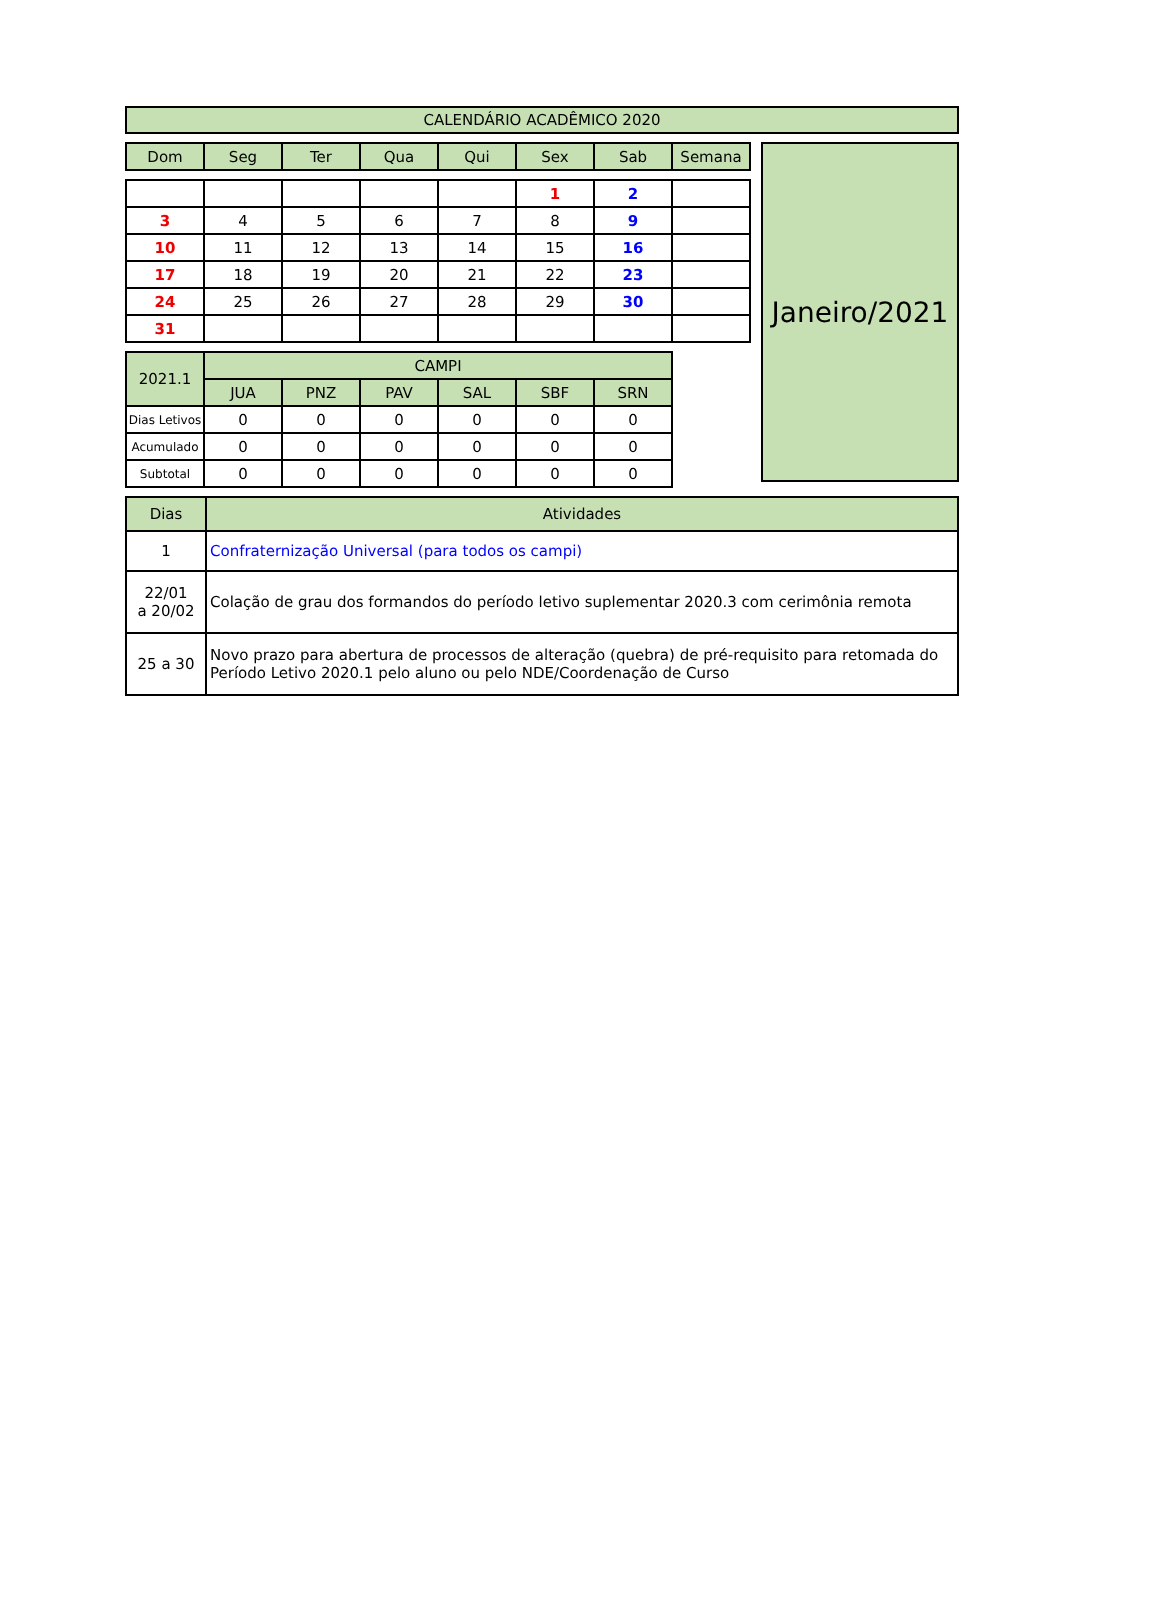| CALENDÁRIO ACADÊMICO 2020 |
| Dom | Seg | Ter | Qua | Qui | Sex | Sab | Semana |
| --- | --- | --- | --- | --- | --- | --- | --- |
| | | | | | 1 | 2 | |
| 3 | 4 | 5 | 6 | 7 | 8 | 9 | |
| 10 | 11 | 12 | 13 | 14 | 15 | 16 | |
| 17 | 18 | 19 | 20 | 21 | 22 | 23 | |
| 24 | 25 | 26 | 27 | 28 | 29 | 30 | |
| 31 | | | | | | | |
| 2021.1 | CAMPI | | | | | |
| | JUA | PNZ | PAV | SAL | SBF | SRN |
| Dias Letivos | 0 | 0 | 0 | 0 | 0 | 0 |
| Acumulado | 0 | 0 | 0 | 0 | 0 | 0 |
| Subtotal | 0 | 0 | 0 | 0 | 0 | 0 |
Janeiro/2021
| Dias | Atividades |
| 1 | Confraternização Universal (para todos os campi) |
| 22/01 a 20/02 | Colação de grau dos formandos do período letivo suplementar 2020.3 com cerimônia remota |
| 25 a 30 | Novo prazo para abertura de processos de alteração (quebra) de pré-requisito para retomada do Período Letivo 2020.1 pelo aluno ou pelo NDE/Coordenação de Curso |